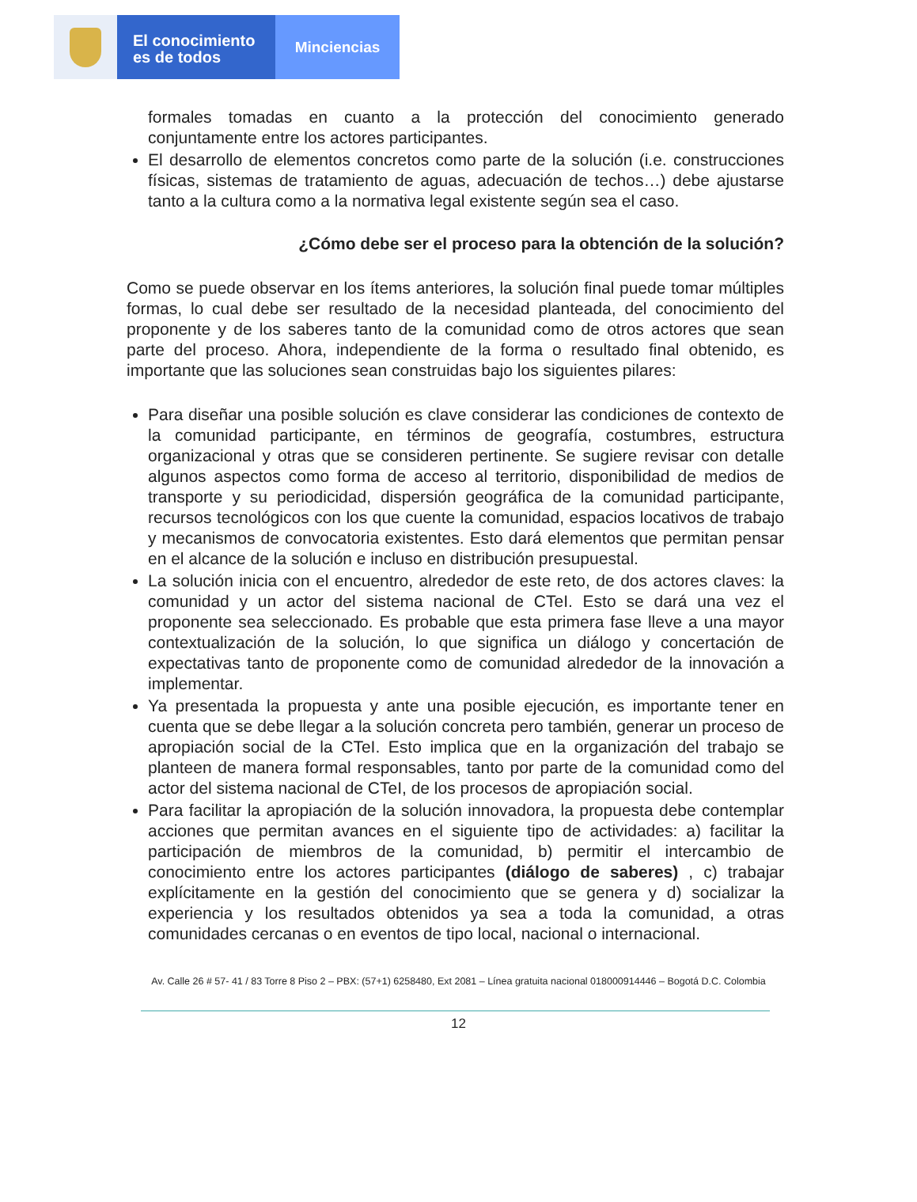El conocimiento
es de todos
Minciencias
formales tomadas en cuanto a la protección del conocimiento generado conjuntamente entre los actores participantes.
El desarrollo de elementos concretos como parte de la solución (i.e. construcciones físicas, sistemas de tratamiento de aguas, adecuación de techos…) debe ajustarse tanto a la cultura como a la normativa legal existente según sea el caso.
¿Cómo debe ser el proceso para la obtención de la solución?
Como se puede observar en los ítems anteriores, la solución final puede tomar múltiples formas, lo cual debe ser resultado de la necesidad planteada, del conocimiento del proponente y de los saberes tanto de la comunidad como de otros actores que sean parte del proceso. Ahora, independiente de la forma o resultado final obtenido, es importante que las soluciones sean construidas bajo los siguientes pilares:
Para diseñar una posible solución es clave considerar las condiciones de contexto de la comunidad participante, en términos de geografía, costumbres, estructura organizacional y otras que se consideren pertinente. Se sugiere revisar con detalle algunos aspectos como forma de acceso al territorio, disponibilidad de medios de transporte y su periodicidad, dispersión geográfica de la comunidad participante, recursos tecnológicos con los que cuente la comunidad, espacios locativos de trabajo y mecanismos de convocatoria existentes. Esto dará elementos que permitan pensar en el alcance de la solución e incluso en distribución presupuestal.
La solución inicia con el encuentro, alrededor de este reto, de dos actores claves: la comunidad y un actor del sistema nacional de CTeI. Esto se dará una vez el proponente sea seleccionado. Es probable que esta primera fase lleve a una mayor contextualización de la solución, lo que significa un diálogo y concertación de expectativas tanto de proponente como de comunidad alrededor de la innovación a implementar.
Ya presentada la propuesta y ante una posible ejecución, es importante tener en cuenta que se debe llegar a la solución concreta pero también, generar un proceso de apropiación social de la CTeI. Esto implica que en la organización del trabajo se planteen de manera formal responsables, tanto por parte de la comunidad como del actor del sistema nacional de CTeI, de los procesos de apropiación social.
Para facilitar la apropiación de la solución innovadora, la propuesta debe contemplar acciones que permitan avances en el siguiente tipo de actividades: a) facilitar la participación de miembros de la comunidad, b) permitir el intercambio de conocimiento entre los actores participantes (diálogo de saberes) , c) trabajar explícitamente en la gestión del conocimiento que se genera y d) socializar la experiencia y los resultados obtenidos ya sea a toda la comunidad, a otras comunidades cercanas o en eventos de tipo local, nacional o internacional.
Av. Calle 26 # 57- 41 / 83 Torre 8 Piso 2 – PBX: (57+1) 6258480, Ext 2081 – Línea gratuita nacional 018000914446 – Bogotá D.C. Colombia
12